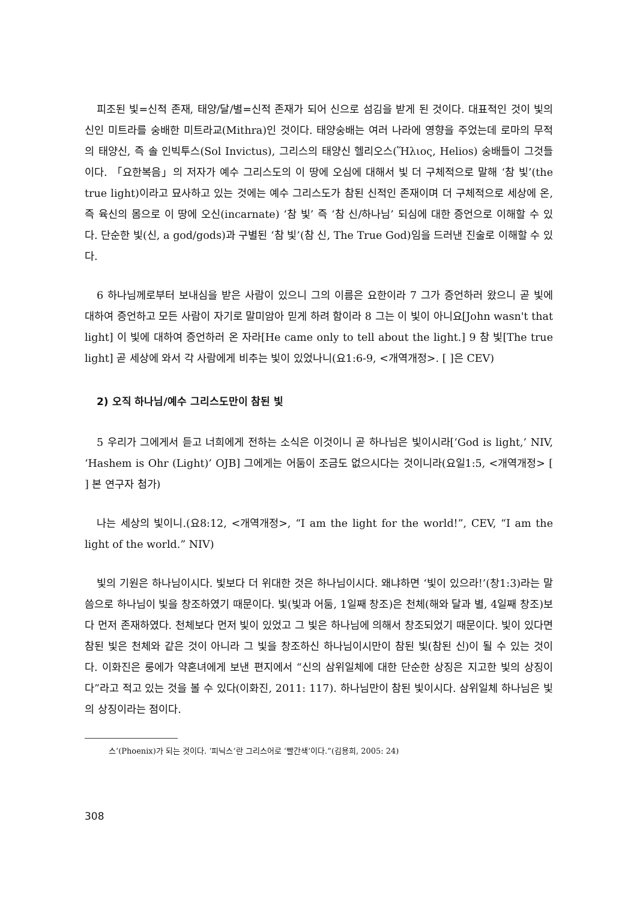피조된 빛=신적 존재, 태양/달/별=신적 존재가 되어 신으로 섬김을 받게 된 것이다. 대표적인 것이 빛의 신인 미트라를 숭배한 미트라교(Mithra)인 것이다. 태양숭배는 여러 나라에 영향을 주었는데 로마의 무적의 태양신, 즉 솔 인빅투스(Sol Invictus), 그리스의 태양신 헬리오스(Ἥλιος, Helios) 숭배들이 그것들이다. 「요한복음」의 저자가 예수 그리스도의 이 땅에 오심에 대해서 빛 더 구체적으로 말해 ‘참 빛’(the true light)이라고 묘사하고 있는 것에는 예수 그리스도가 참된 신적인 존재이며 더 구체적으로 세상에 온, 즉 육신의 몸으로 이 땅에 오신(incarnate) ‘참 빛’ 즉 ‘참 신/하나님’ 되심에 대한 증언으로 이해할 수 있다. 단순한 빛(신, a god/gods)과 구별된 ‘참 빛’(참 신, The True God)임을 드러낸 진술로 이해할 수 있다.
6 하나님께로부터 보내심을 받은 사람이 있으니 그의 이름은 요한이라 7 그가 증언하러 왔으니 곧 빛에 대하여 증언하고 모든 사람이 자기로 말미암아 믿게 하려 함이라 8 그는 이 빛이 아니요[John wasn't that light] 이 빛에 대하여 증언하러 온 자라[He came only to tell about the light.] 9 참 빛[The true light] 곧 세상에 와서 각 사람에게 비추는 빛이 있었나니(요1:6-9, <개역개정>. [ ]은 CEV)
2) 오직 하나님/예수 그리스도만이 참된 빛
5 우리가 그에게서 듣고 너희에게 전하는 소식은 이것이니 곧 하나님은 빛이시라[‘God is light,’ NIV, ‘Hashem is Ohr (Light)’ OJB] 그에게는 어둠이 조금도 없으시다는 것이니라(요일1:5, <개역개정> [ ] 본 연구자 첨가)
나는 세상의 빛이니.(요8:12, <개역개정>, “I am the light for the world!”, CEV, “I am the light of the world.” NIV)
빛의 기원은 하나님이시다. 빛보다 더 위대한 것은 하나님이시다. 왜냐하면 ‘빛이 있으라!’(창1:3)라는 말씀으로 하나님이 빛을 창조하였기 때문이다. 빛(빛과 어둠, 1일째 창조)은 천체(해와 달과 별, 4일째 창조)보다 먼저 존재하였다. 천체보다 먼저 빛이 있었고 그 빛은 하나님에 의해서 창조되었기 때문이다. 빛이 있다면 참된 빛은 천체와 같은 것이 아니라 그 빛을 창조하신 하나님이시만이 참된 빛(참된 신)이 될 수 있는 것이다. 이화진은 룽에가 약혼녀에게 보낸 편지에서 “신의 삼위일체에 대한 단순한 상징은 지고한 빛의 상징이다”라고 적고 있는 것을 볼 수 있다(이화진, 2011: 117). 하나님만이 참된 빛이시다. 삼위일체 하나님은 빛의 상징이라는 점이다.
스’(Phoenix)가 되는 것이다. ‘피닉스’란 그리스어로 ‘빨간색’이다.”(김용희, 2005: 24)
308